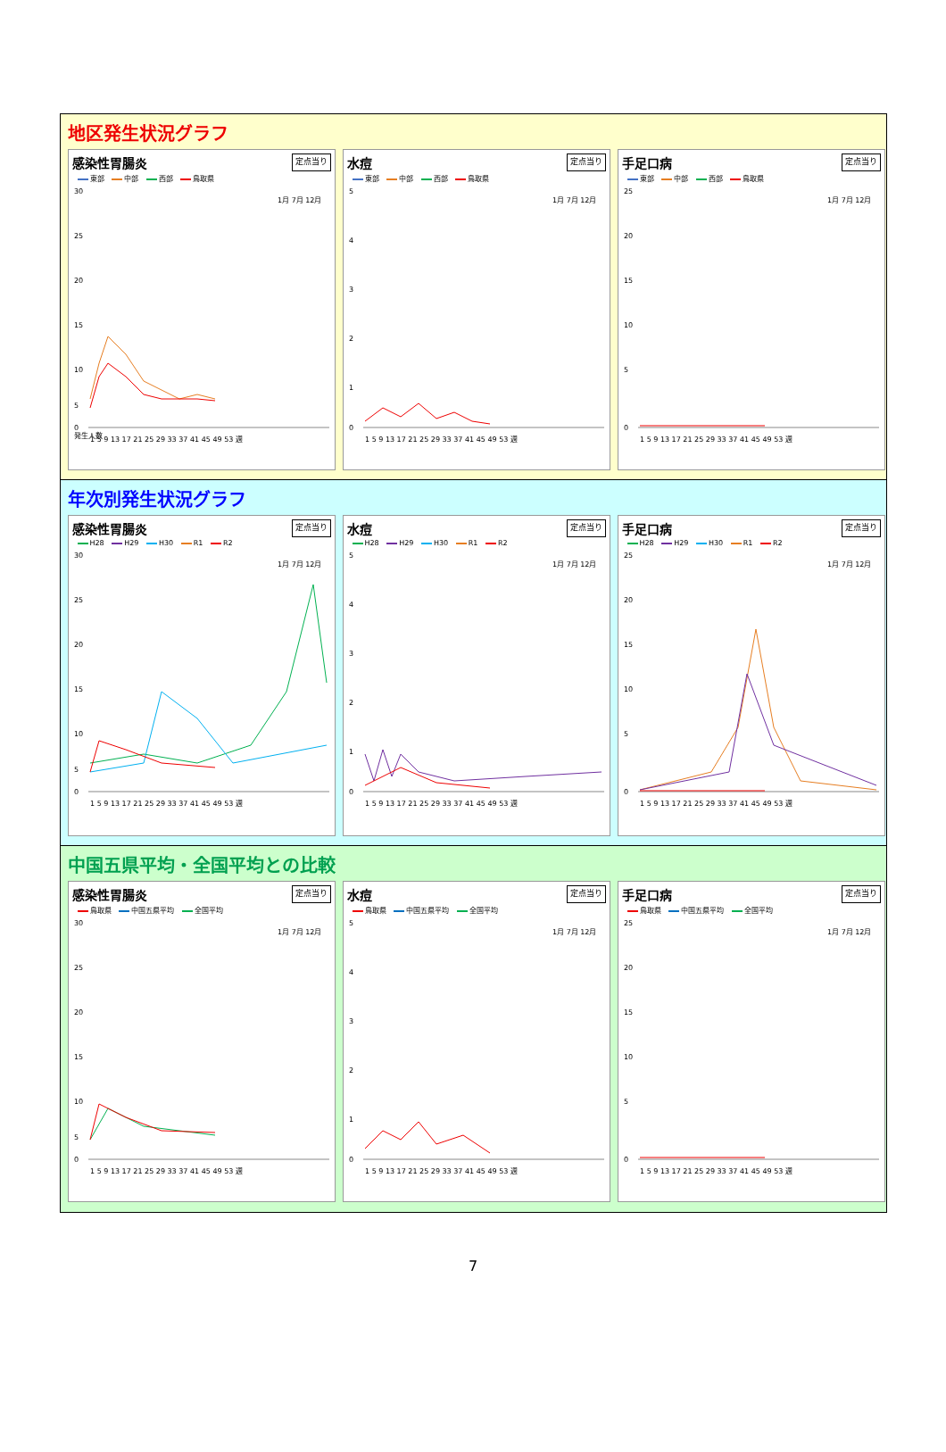地区発生状況グラフ
感染性胃腸炎 定点当り
東部 中部 西部 鳥取県
30
25
20
15
10
5
0
1 5 9 13 17 21 25 29 33 37 41 45 49 53 週
1月 7月 12月
発生人数
水痘 定点当り
東部 中部 西部 鳥取県
5
4
3
2
1
0
1 5 9 13 17 21 25 29 33 37 41 45 49 53 週
1月 7月 12月
手足口病 定点当り
東部 中部 西部 鳥取県
25
20
15
10
5
0
1 5 9 13 17 21 25 29 33 37 41 45 49 53 週
1月 7月 12月
年次別発生状況グラフ
感染性胃腸炎 定点当り
H28 H29 H30 R1 R2
30
25
20
15
10
5
0
1 5 9 13 17 21 25 29 33 37 41 45 49 53 週
1月 7月 12月
水痘 定点当り
H28 H29 H30 R1 R2
5
4
3
2
1
0
1 5 9 13 17 21 25 29 33 37 41 45 49 53 週
1月 7月 12月
手足口病 定点当り
H28 H29 H30 R1 R2
25
20
15
10
5
0
1 5 9 13 17 21 25 29 33 37 41 45 49 53 週
1月 7月 12月
中国五県平均・全国平均との比較
感染性胃腸炎 定点当り
鳥取県 中国五県平均 全国平均
30
25
20
15
10
5
0
1 5 9 13 17 21 25 29 33 37 41 45 49 53 週
1月 7月 12月
水痘 定点当り
鳥取県 中国五県平均 全国平均
5
4
3
2
1
0
1 5 9 13 17 21 25 29 33 37 41 45 49 53 週
1月 7月 12月
手足口病 定点当り
鳥取県 中国五県平均 全国平均
25
20
15
10
5
0
1 5 9 13 17 21 25 29 33 37 41 45 49 53 週
1月 7月 12月
7